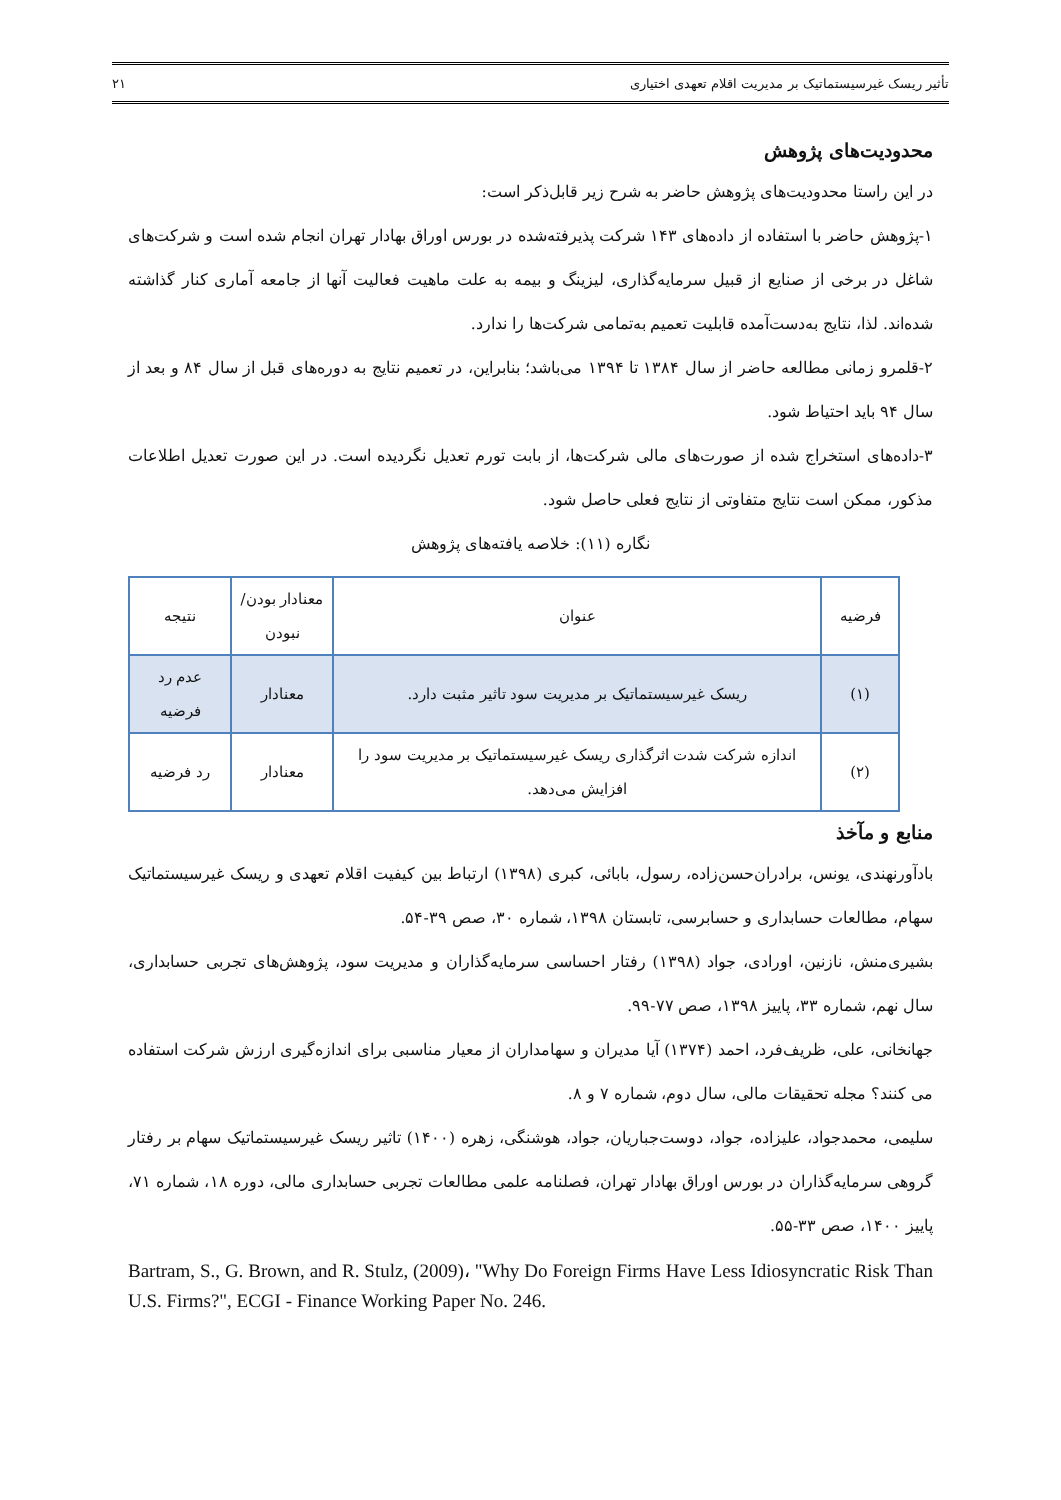تأثیر ریسک غیرسیستماتیک بر مدیریت اقلام تعهدی اختیاری ۲۱
محدودیت‌های پژوهش
در این راستا محدودیت‌های پژوهش حاضر به شرح زیر قابل‌ذکر است:
۱-پژوهش حاضر با استفاده از داده‌های ۱۴۳ شرکت پذیرفته‌شده در بورس اوراق بهادار تهران انجام شده است و شرکت‌های شاغل در برخی از صنایع از قبیل سرمایه‌گذاری، لیزینگ و بیمه به علت ماهیت فعالیت آنها از جامعه آماری کنار گذاشته شده‌اند. لذا، نتایج به‌دست‌آمده قابلیت تعمیم به‌تمامی شرکت‌ها را ندارد.
۲-قلمرو زمانی مطالعه حاضر از سال ۱۳۸۴ تا ۱۳۹۴ می‌باشد؛ بنابراین، در تعمیم نتایج به دوره‌های قبل از سال ۸۴ و بعد از سال ۹۴ باید احتیاط شود.
۳-داده‌های استخراج شده از صورت‌های مالی شرکت‌ها، از بابت تورم تعدیل نگردیده است. در این صورت تعدیل اطلاعات مذکور، ممکن است نتایج متفاوتی از نتایج فعلی حاصل شود.
نگاره (۱۱): خلاصه یافته‌های پژوهش
| فرضیه | عنوان | معنادار بودن/ نبودن | نتیجه |
| --- | --- | --- | --- |
| (۱) | ریسک غیرسیستماتیک بر مدیریت سود تاثیر مثبت دارد. | معنادار | عدم رد فرضیه |
| (۲) | اندازه شرکت شدت اثرگذاری ریسک غیرسیستماتیک بر مدیریت سود را افزایش می‌دهد. | معنادار | رد فرضیه |
منابع و مآخذ
بادآورنهندی، یونس، برادران‌حسن‌زاده، رسول، بابائی، کبری (۱۳۹۸) ارتباط بین کیفیت اقلام تعهدی و ریسک غیرسیستماتیک سهام، مطالعات حسابداری و حسابرسی، تابستان ۱۳۹۸، شماره ۳۰، صص ۳۹-۵۴.
بشیری‌منش، نازنین، اورادی، جواد (۱۳۹۸) رفتار احساسی سرمایه‌گذاران و مدیریت سود، پژوهش‌های تجربی حسابداری، سال نهم، شماره ۳۳، پاییز ۱۳۹۸، صص ۷۷-۹۹.
جهانخانی، علی، ظریف‌فرد، احمد (۱۳۷۴) آیا مدیران و سهامداران از معیار مناسبی برای اندازه‌گیری ارزش شرکت استفاده می کنند؟ مجله تحقیقات مالی، سال دوم، شماره ۷ و ۸.
سلیمی، محمدجواد، علیزاده، جواد، دوست‌جباریان، جواد، هوشنگی، زهره (۱۴۰۰) تاثیر ریسک غیرسیستماتیک سهام بر رفتار گروهی سرمایه‌گذاران در بورس اوراق بهادار تهران، فصلنامه علمی مطالعات تجربی حسابداری مالی، دوره ۱۸، شماره ۷۱، پاییز ۱۴۰۰، صص ۳۳-۵۵.
Bartram, S., G. Brown, and R. Stulz, (2009)، "Why Do Foreign Firms Have Less Idiosyncratic Risk Than U.S. Firms?", ECGI - Finance Working Paper No. 246.